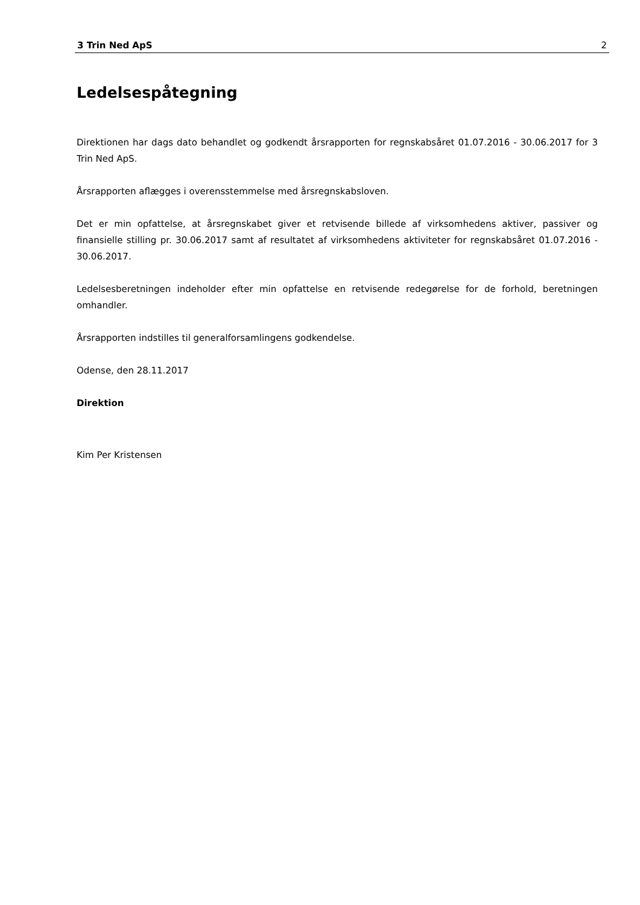3 Trin Ned ApS 2
Ledelsespåtegning
Direktionen har dags dato behandlet og godkendt årsrapporten for regnskabsåret 01.07.2016 - 30.06.2017 for 3 Trin Ned ApS.
Årsrapporten aflægges i overensstemmelse med årsregnskabsloven.
Det er min opfattelse, at årsregnskabet giver et retvisende billede af virksomhedens aktiver, passiver og finansielle stilling pr. 30.06.2017 samt af resultatet af virksomhedens aktiviteter for regnskabsåret 01.07.2016 - 30.06.2017.
Ledelsesberetningen indeholder efter min opfattelse en retvisende redegørelse for de forhold, beretningen omhandler.
Årsrapporten indstilles til generalforsamlingens godkendelse.
Odense, den 28.11.2017
Direktion
Kim Per Kristensen